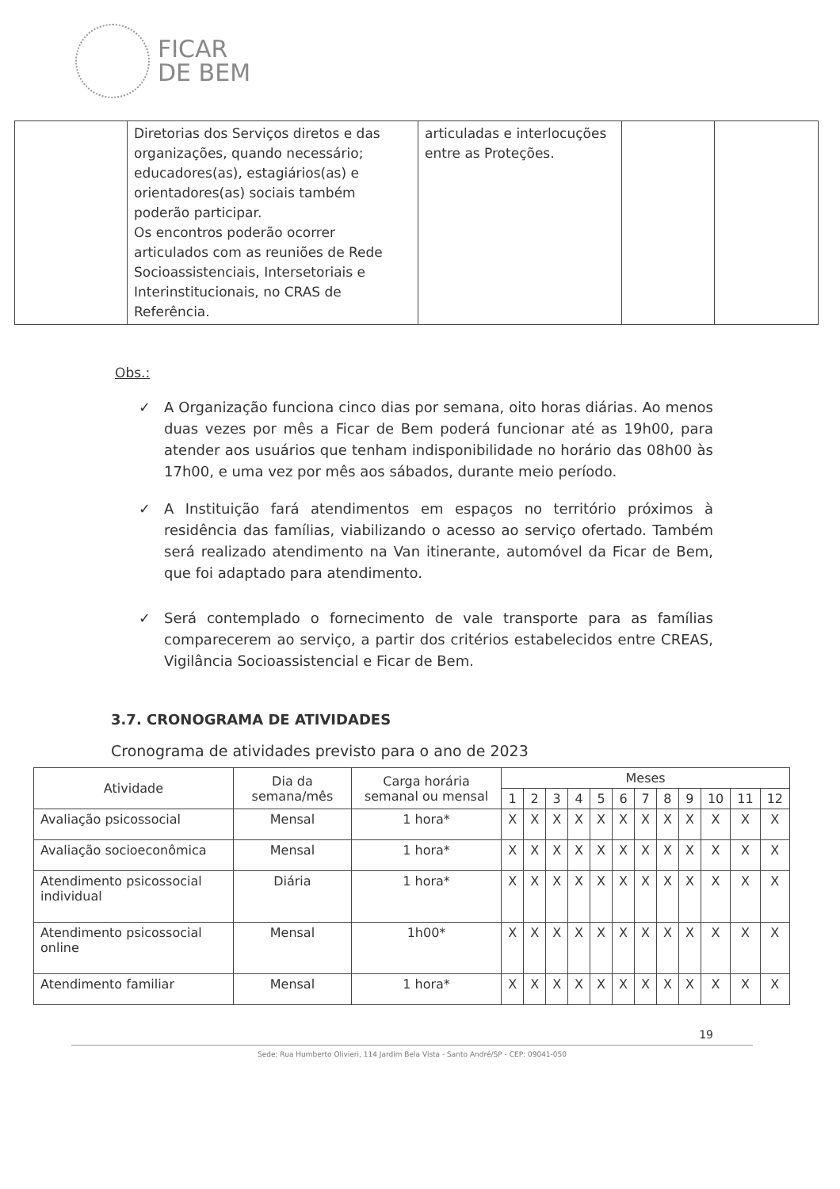FICAR
DE BEM
| | Diretorias dos Serviços diretos e das organizações, quando necessário; educadores(as), estagiários(as) e orientadores(as) sociais também poderão participar. Os encontros poderão ocorrer articulados com as reuniões de Rede Socioassistenciais, Intersetoriais e Interinstitucionais, no CRAS de Referência. | articuladas e interlocuções entre as Proteções. | | |
Obs.:
✓ A Organização funciona cinco dias por semana, oito horas diárias. Ao menos duas vezes por mês a Ficar de Bem poderá funcionar até as 19h00, para atender aos usuários que tenham indisponibilidade no horário das 08h00 às 17h00, e uma vez por mês aos sábados, durante meio período.
✓ A Instituição fará atendimentos em espaços no território próximos à residência das famílias, viabilizando o acesso ao serviço ofertado. Também será realizado atendimento na Van itinerante, automóvel da Ficar de Bem, que foi adaptado para atendimento.
✓ Será contemplado o fornecimento de vale transporte para as famílias comparecerem ao serviço, a partir dos critérios estabelecidos entre CREAS, Vigilância Socioassistencial e Ficar de Bem.
3.7. CRONOGRAMA DE ATIVIDADES
Cronograma de atividades previsto para o ano de 2023
| Atividade | Dia da semana/mês | Carga horária semanal ou mensal | Meses | | | | | | | | | | | |
| --- | --- | --- | --- | --- | --- | --- | --- | --- | --- | --- | --- | --- | --- | --- |
| | | | 1 | 2 | 3 | 4 | 5 | 6 | 7 | 8 | 9 | 10 | 11 | 12 |
| Avaliação psicossocial | Mensal | 1 hora* | X | X | X | X | X | X | X | X | X | X | X | X |
| Avaliação socioeconômica | Mensal | 1 hora* | X | X | X | X | X | X | X | X | X | X | X | X |
| Atendimento psicossocial individual | Diária | 1 hora* | X | X | X | X | X | X | X | X | X | X | X | X |
| Atendimento psicossocial online | Mensal | 1h00* | X | X | X | X | X | X | X | X | X | X | X | X |
| Atendimento familiar | Mensal | 1 hora* | X | X | X | X | X | X | X | X | X | X | X | X |
19
Sede: Rua Humberto Olivieri, 114 Jardim Bela Vista - Santo André/SP - CEP: 09041-050